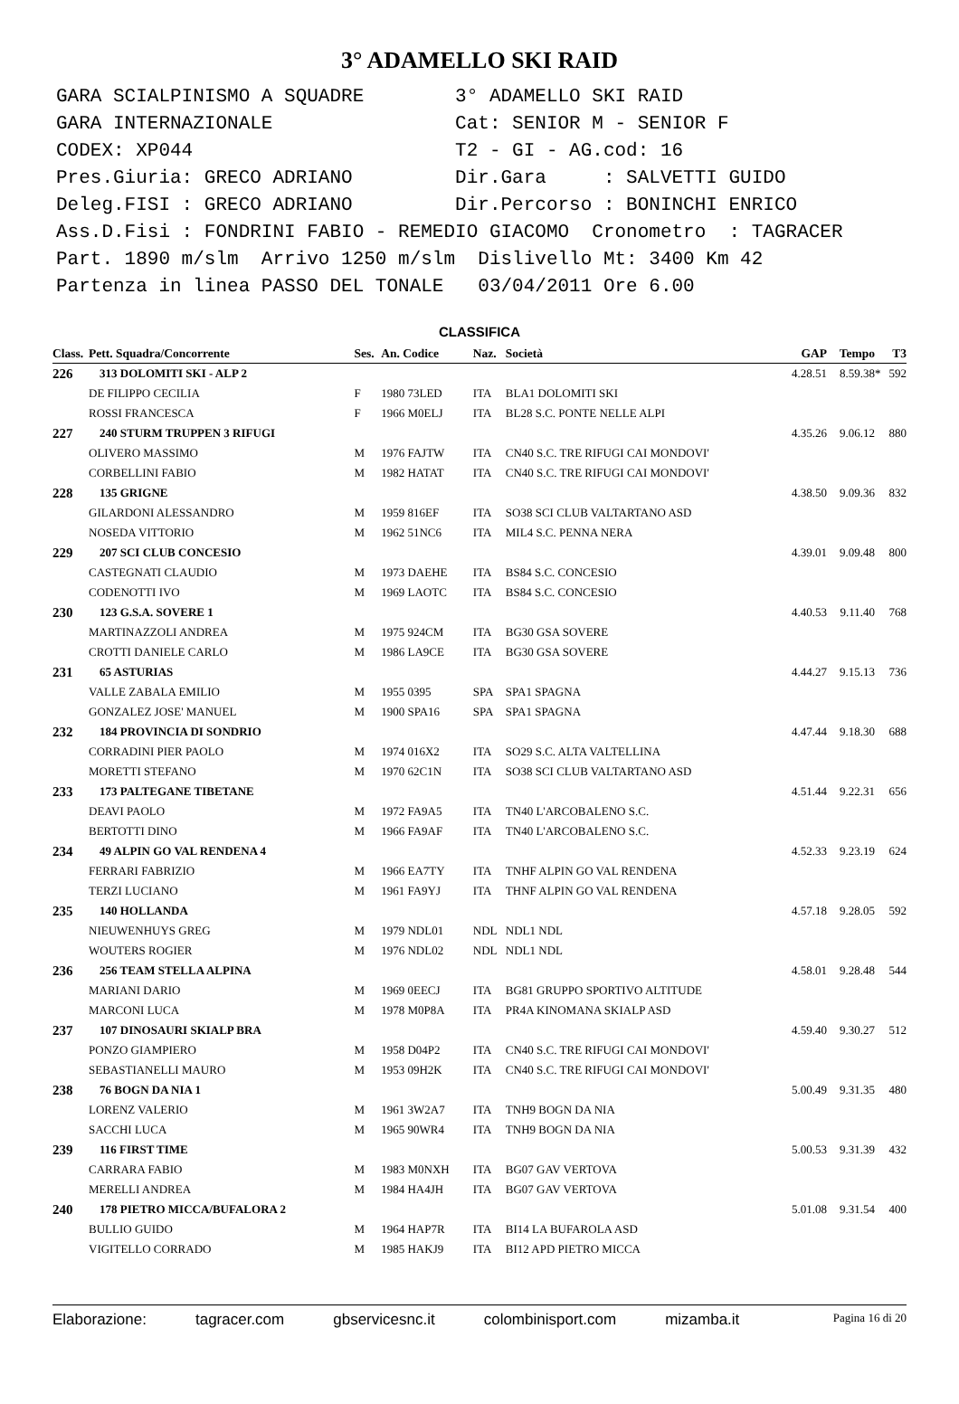3° ADAMELLO SKI RAID
GARA SCIALPINISMO A SQUADRE        3° ADAMELLO SKI RAID
GARA INTERNAZIONALE                Cat: SENIOR M - SENIOR F
CODEX: XP044                       T2 - GI - AG.cod: 16
Pres.Giuria: GRECO ADRIANO         Dir.Gara     : SALVETTI GUIDO
Deleg.FISI : GRECO ADRIANO         Dir.Percorso : BONINCHI ENRICO
Ass.D.Fisi : FONDRINI FABIO - REMEDIO GIACOMO  Cronometro  : TAGRACER
Part. 1890 m/slm  Arrivo 1250 m/slm  Dislivello Mt: 3400 Km 42
Partenza in linea PASSO DEL TONALE   03/04/2011 Ore 6.00
CLASSIFICA
| Class. | Pett. Squadra/Concorrente | Ses. | An. Codice | Naz. | Società | GAP | Tempo | | T3 |
| --- | --- | --- | --- | --- | --- | --- | --- | --- | --- |
| 226 | 313 DOLOMITI SKI - ALP 2 | | | | | 4.28.51 | 8.59.38 | * | 592 |
| | DE FILIPPO CECILIA | F | 1980 73LED | ITA | BLA1 DOLOMITI SKI | | | | |
| | ROSSI FRANCESCA | F | 1966 M0ELJ | ITA | BL28 S.C. PONTE NELLE ALPI | | | | |
| 227 | 240 STURM TRUPPEN 3 RIFUGI | | | | | 4.35.26 | 9.06.12 | | 880 |
| | OLIVERO MASSIMO | M | 1976 FAJTW | ITA | CN40 S.C. TRE RIFUGI CAI MONDOVI' | | | | |
| | CORBELLINI FABIO | M | 1982 HATAT | ITA | CN40 S.C. TRE RIFUGI CAI MONDOVI' | | | | |
| 228 | 135 GRIGNE | | | | | 4.38.50 | 9.09.36 | | 832 |
| | GILARDONI ALESSANDRO | M | 1959 816EF | ITA | SO38 SCI CLUB VALTARTANO ASD | | | | |
| | NOSEDA VITTORIO | M | 1962 51NC6 | ITA | MIL4 S.C. PENNA NERA | | | | |
| 229 | 207 SCI CLUB CONCESIO | | | | | 4.39.01 | 9.09.48 | | 800 |
| | CASTEGNATI CLAUDIO | M | 1973 DAEHE | ITA | BS84 S.C. CONCESIO | | | | |
| | CODENOTTI IVO | M | 1969 LAOTC | ITA | BS84 S.C. CONCESIO | | | | |
| 230 | 123 G.S.A. SOVERE 1 | | | | | 4.40.53 | 9.11.40 | | 768 |
| | MARTINAZZOLI ANDREA | M | 1975 924CM | ITA | BG30 GSA SOVERE | | | | |
| | CROTTI DANIELE CARLO | M | 1986 LA9CE | ITA | BG30 GSA SOVERE | | | | |
| 231 | 65 ASTURIAS | | | | | 4.44.27 | 9.15.13 | | 736 |
| | VALLE ZABALA EMILIO | M | 1955 0395 | SPA | SPA1 SPAGNA | | | | |
| | GONZALEZ JOSE' MANUEL | M | 1900 SPA16 | SPA | SPA1 SPAGNA | | | | |
| 232 | 184 PROVINCIA DI SONDRIO | | | | | 4.47.44 | 9.18.30 | | 688 |
| | CORRADINI PIER PAOLO | M | 1974 016X2 | ITA | SO29 S.C. ALTA VALTELLINA | | | | |
| | MORETTI STEFANO | M | 1970 62C1N | ITA | SO38 SCI CLUB VALTARTANO ASD | | | | |
| 233 | 173 PALTEGANE TIBETANE | | | | | 4.51.44 | 9.22.31 | | 656 |
| | DEAVI PAOLO | M | 1972 FA9A5 | ITA | TN40 L'ARCOBALENO S.C. | | | | |
| | BERTOTTI DINO | M | 1966 FA9AF | ITA | TN40 L'ARCOBALENO S.C. | | | | |
| 234 | 49 ALPIN GO VAL RENDENA 4 | | | | | 4.52.33 | 9.23.19 | | 624 |
| | FERRARI FABRIZIO | M | 1966 EA7TY | ITA | TNHF ALPIN GO VAL RENDENA | | | | |
| | TERZI LUCIANO | M | 1961 FA9YJ | ITA | THNF ALPIN GO VAL RENDENA | | | | |
| 235 | 140 HOLLANDA | | | | | 4.57.18 | 9.28.05 | | 592 |
| | NIEUWENHUYS GREG | M | 1979 NDL01 | NDL | NDL1 NDL | | | | |
| | WOUTERS ROGIER | M | 1976 NDL02 | NDL | NDL1 NDL | | | | |
| 236 | 256 TEAM STELLA ALPINA | | | | | 4.58.01 | 9.28.48 | | 544 |
| | MARIANI DARIO | M | 1969 0EECJ | ITA | BG81 GRUPPO SPORTIVO ALTITUDE | | | | |
| | MARCONI LUCA | M | 1978 M0P8A | ITA | PR4A KINOMANA SKIALP ASD | | | | |
| 237 | 107 DINOSAURI SKIALP BRA | | | | | 4.59.40 | 9.30.27 | | 512 |
| | PONZO GIAMPIERO | M | 1958 D04P2 | ITA | CN40 S.C. TRE RIFUGI CAI MONDOVI' | | | | |
| | SEBASTIANELLI MAURO | M | 1953 09H2K | ITA | CN40 S.C. TRE RIFUGI CAI MONDOVI' | | | | |
| 238 | 76 BOGN DA NIA 1 | | | | | 5.00.49 | 9.31.35 | | 480 |
| | LORENZ VALERIO | M | 1961 3W2A7 | ITA | TNH9 BOGN DA NIA | | | | |
| | SACCHI LUCA | M | 1965 90WR4 | ITA | TNH9 BOGN DA NIA | | | | |
| 239 | 116 FIRST TIME | | | | | 5.00.53 | 9.31.39 | | 432 |
| | CARRARA FABIO | M | 1983 M0NXH | ITA | BG07 GAV VERTOVA | | | | |
| | MERELLI ANDREA | M | 1984 HA4JH | ITA | BG07 GAV VERTOVA | | | | |
| 240 | 178 PIETRO MICCA/BUFALORA 2 | | | | | 5.01.08 | 9.31.54 | | 400 |
| | BULLIO GUIDO | M | 1964 HAP7R | ITA | BI14 LA BUFAROLA ASD | | | | |
| | VIGITELLO CORRADO | M | 1985 HAKJ9 | ITA | BI12 APD PIETRO MICCA | | | | |
Elaborazione: tagracer.com gbservicesnc.it colombinisport.com mizamba.it Pagina 16 di 20